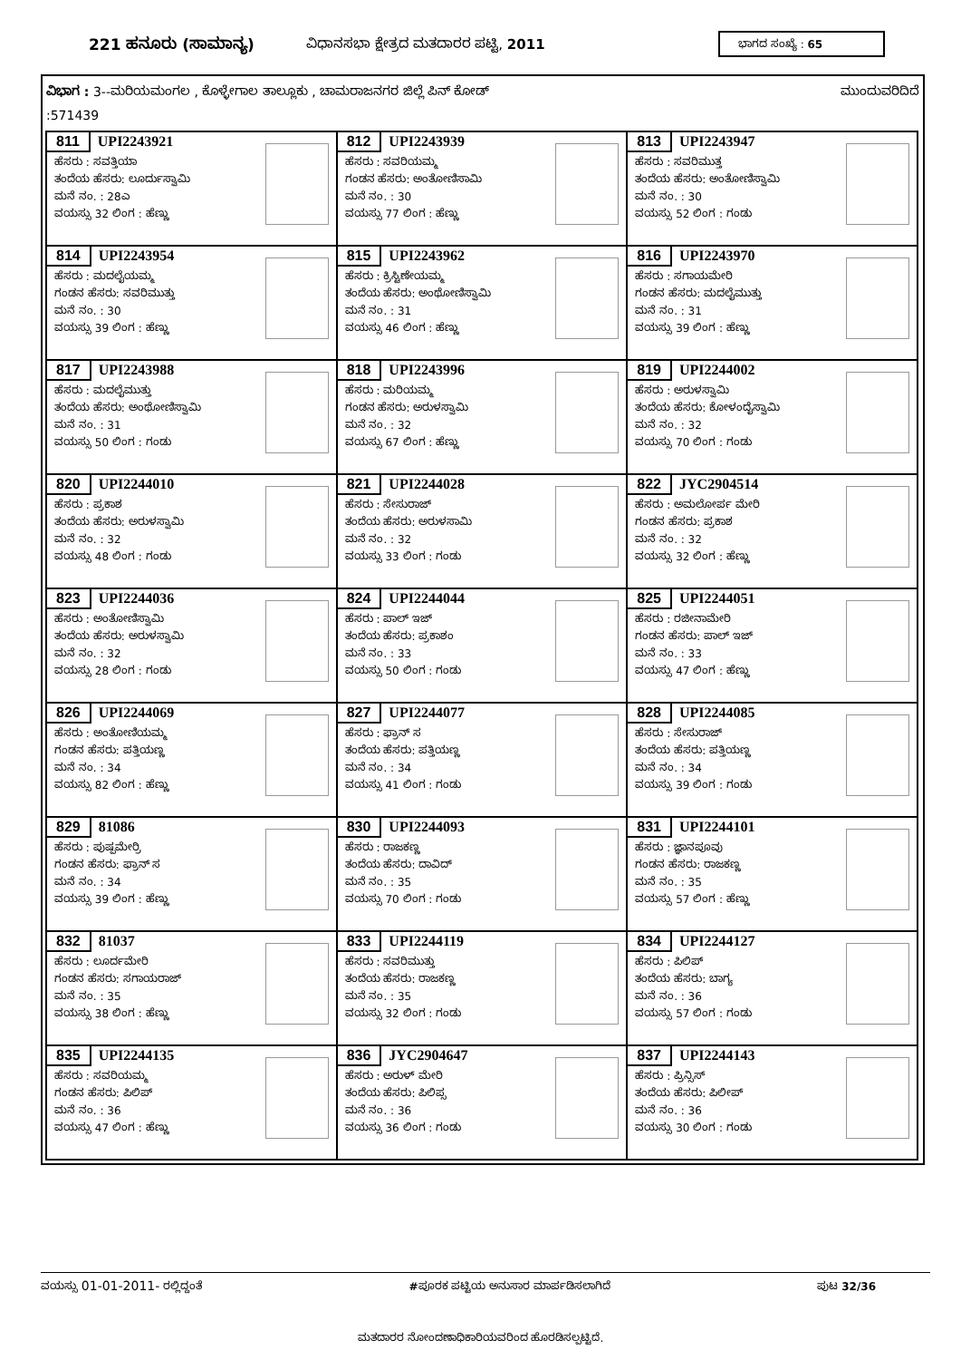221 ಹನೂರು (ಸಾಮಾನ್ಯ) ವಿಧಾನಸಭಾ ಕ್ಷೇತ್ರದ ಮತದಾರರ ಪಟ್ಟಿ, 2011
ಭಾಗದ ಸಂಖ್ಯೆ : 65
ವಿಭಾಗ : 3--ಮರಿಯಮಂಗಲ , ಕೊಳ್ಳೇಗಾಲ ತಾಲ್ಲೂಕು , ಚಾಮರಾಜನಗರ ಜಿಲ್ಲೆ ಪಿನ್ ಕೋಡ್ ಮುಂದುವರಿದಿದೆ
:571439
| 811 UPI2243921 ಹೆಸರು : ಸವತ್ತಿಯಾ ತಂದೆಯ ಹೆಸರು: ಲೂರ್ದುಸ್ವಾಮಿ ಮನೆ ನಂ. : 28ಎ ವಯಸ್ಸು 32 ಲಿಂಗ : ಹೆಣ್ಣು | 812 UPI2243939 ಹೆಸರು : ಸವರಿಯಮ್ಮ ಗಂಡನ ಹೆಸರು: ಅಂತೋಣಿಸಾಮಿ ಮನೆ ನಂ. : 30 ವಯಸ್ಸು 77 ಲಿಂಗ : ಹೆಣ್ಣು | 813 UPI2243947 ಹೆಸರು : ಸವರಿಮುತ್ತ ತಂದೆಯ ಹೆಸರು: ಅಂತೋಣಿಸ್ವಾಮಿ ಮನೆ ನಂ. : 30 ವಯಸ್ಸು 52 ಲಿಂಗ : ಗಂಡು |
| 814 UPI2243954 ಹೆಸರು : ಮದಲೈಯಮ್ಮ ಗಂಡನ ಹೆಸರು: ಸವರಿಮುತ್ತು ಮನೆ ನಂ. : 30 ವಯಸ್ಸು 39 ಲಿಂಗ : ಹೆಣ್ಣು | 815 UPI2243962 ಹೆಸರು : ಕ್ರಿಸ್ಟಿಣೇಯಮ್ಮ ತಂದೆಯ ಹೆಸರು: ಅಂಥೋಣಿಸ್ವಾಮಿ ಮನೆ ನಂ. : 31 ವಯಸ್ಸು 46 ಲಿಂಗ : ಹೆಣ್ಣು | 816 UPI2243970 ಹೆಸರು : ಸಗಾಯಮೇರಿ ಗಂಡನ ಹೆಸರು: ಮದಲೈಮುತ್ತು ಮನೆ ನಂ. : 31 ವಯಸ್ಸು 39 ಲಿಂಗ : ಹೆಣ್ಣು |
| 817 UPI2243988 ಹೆಸರು : ಮದಲೈಮುತ್ತು ತಂದೆಯ ಹೆಸರು: ಅಂಥೋಣಿಸ್ವಾಮಿ ಮನೆ ನಂ. : 31 ವಯಸ್ಸು 50 ಲಿಂಗ : ಗಂಡು | 818 UPI2243996 ಹೆಸರು : ಮರಿಯಮ್ಮ ಗಂಡನ ಹೆಸರು: ಅರುಳಸ್ವಾಮಿ ಮನೆ ನಂ. : 32 ವಯಸ್ಸು 67 ಲಿಂಗ : ಹೆಣ್ಣು | 819 UPI2244002 ಹೆಸರು : ಅರುಳಸ್ವಾಮಿ ತಂದೆಯ ಹೆಸರು: ಕೋಳಂದೈಸ್ವಾಮಿ ಮನೆ ನಂ. : 32 ವಯಸ್ಸು 70 ಲಿಂಗ : ಗಂಡು |
| 820 UPI2244010 ಹೆಸರು : ಪ್ರಕಾಶ ತಂದೆಯ ಹೆಸರು: ಅರುಳಸ್ವಾಮಿ ಮನೆ ನಂ. : 32 ವಯಸ್ಸು 48 ಲಿಂಗ : ಗಂಡು | 821 UPI2244028 ಹೆಸರು : ಸೇಸುರಾಜ್ ತಂದೆಯ ಹೆಸರು: ಅರುಳಸಾಮಿ ಮನೆ ನಂ. : 32 ವಯಸ್ಸು 33 ಲಿಂಗ : ಗಂಡು | 822 JYC2904514 ಹೆಸರು : ಅಮಲೋರ್ಪ ಮೇರಿ ಗಂಡನ ಹೆಸರು: ಪ್ರಕಾಶ ಮನೆ ನಂ. : 32 ವಯಸ್ಸು 32 ಲಿಂಗ : ಹೆಣ್ಣು |
| 823 UPI2244036 ಹೆಸರು : ಅಂತೋಣಿಸ್ವಾಮಿ ತಂದೆಯ ಹೆಸರು: ಅರುಳಸ್ವಾಮಿ ಮನೆ ನಂ. : 32 ವಯಸ್ಸು 28 ಲಿಂಗ : ಗಂಡು | 824 UPI2244044 ಹೆಸರು : ಪಾಲ್ ಇಜ್ ತಂದೆಯ ಹೆಸರು: ಪ್ರಕಾಶಂ ಮನೆ ನಂ. : 33 ವಯಸ್ಸು 50 ಲಿಂಗ : ಗಂಡು | 825 UPI2244051 ಹೆಸರು : ರಜೀನಾಮೇರಿ ಗಂಡನ ಹೆಸರು: ಪಾಲ್ ಇಜ್ ಮನೆ ನಂ. : 33 ವಯಸ್ಸು 47 ಲಿಂಗ : ಹೆಣ್ಣು |
| 826 UPI2244069 ಹೆಸರು : ಅಂತೋಣಿಯಮ್ಮ ಗಂಡನ ಹೆಸರು: ಪತ್ತಿಯಣ್ಣ ಮನೆ ನಂ. : 34 ವಯಸ್ಸು 82 ಲಿಂಗ : ಹೆಣ್ಣು | 827 UPI2244077 ಹೆಸರು : ಫ್ರಾನ್ ಸ ತಂದೆಯ ಹೆಸರು: ಪತ್ತಿಯಣ್ಣ ಮನೆ ನಂ. : 34 ವಯಸ್ಸು 41 ಲಿಂಗ : ಗಂಡು | 828 UPI2244085 ಹೆಸರು : ಸೇಸುರಾಜ್ ತಂದೆಯ ಹೆಸರು: ಪತ್ತಿಯಣ್ಣ ಮನೆ ನಂ. : 34 ವಯಸ್ಸು 39 ಲಿಂಗ : ಗಂಡು |
| 829 81086 ಹೆಸರು : ಪುಷ್ಪಮೇರ್ರಿ ಗಂಡನ ಹೆಸರು: ಫ್ರಾನ್ ಸ ಮನೆ ನಂ. : 34 ವಯಸ್ಸು 39 ಲಿಂಗ : ಹೆಣ್ಣು | 830 UPI2244093 ಹೆಸರು : ರಾಜಕಣ್ಣ ತಂದೆಯ ಹೆಸರು: ದಾವಿದ್ ಮನೆ ನಂ. : 35 ವಯಸ್ಸು 70 ಲಿಂಗ : ಗಂಡು | 831 UPI2244101 ಹೆಸರು : ಜ್ಞಾನಪೂವು ಗಂಡನ ಹೆಸರು: ರಾಜಕಣ್ಣ ಮನೆ ನಂ. : 35 ವಯಸ್ಸು 57 ಲಿಂಗ : ಹೆಣ್ಣು |
| 832 81037 ಹೆಸರು : ಲೂರ್ದಮೇರಿ ಗಂಡನ ಹೆಸರು: ಸಗಾಯರಾಜ್ ಮನೆ ನಂ. : 35 ವಯಸ್ಸು 38 ಲಿಂಗ : ಹೆಣ್ಣು | 833 UPI2244119 ಹೆಸರು : ಸವರಿಮುತ್ತು ತಂದೆಯ ಹೆಸರು: ರಾಜಕಣ್ಣ ಮನೆ ನಂ. : 35 ವಯಸ್ಸು 32 ಲಿಂಗ : ಗಂಡು | 834 UPI2244127 ಹೆಸರು : ಪಿಲಿಪ್ ತಂದೆಯ ಹೆಸರು: ಬಾಗ್ಯ ಮನೆ ನಂ. : 36 ವಯಸ್ಸು 57 ಲಿಂಗ : ಗಂಡು |
| 835 UPI2244135 ಹೆಸರು : ಸವರಿಯಮ್ಮ ಗಂಡನ ಹೆಸರು: ಪಿಲಿಪ್ ಮನೆ ನಂ. : 36 ವಯಸ್ಸು 47 ಲಿಂಗ : ಹೆಣ್ಣು | 836 JYC2904647 ಹೆಸರು : ಅರುಳ್ ಮೇರಿ ತಂದೆಯ ಹೆಸರು: ಪಿಲಿಪ್ಸ ಮನೆ ನಂ. : 36 ವಯಸ್ಸು 36 ಲಿಂಗ : ಗಂಡು | 837 UPI2244143 ಹೆಸರು : ಪ್ರಿನ್ಸಿಸ್ ತಂದೆಯ ಹೆಸರು: ಪಿಲೀಪ್ ಮನೆ ನಂ. : 36 ವಯಸ್ಸು 30 ಲಿಂಗ : ಗಂಡು |
ವಯಸ್ಸು 01-01-2011- ರಲ್ಲಿದ್ದಂತೆ #ಪೂರಕ ಪಟ್ಟಿಯ ಅನುಸಾರ ಮಾರ್ಪಡಿಸಲಾಗಿದೆ ಪುಟ 32/36
ಮತದಾರರ ನೋಂದಣಾಧಿಕಾರಿಯವರಿಂದ ಹೊರಡಿಸಲ್ಪಟ್ಟಿದೆ.